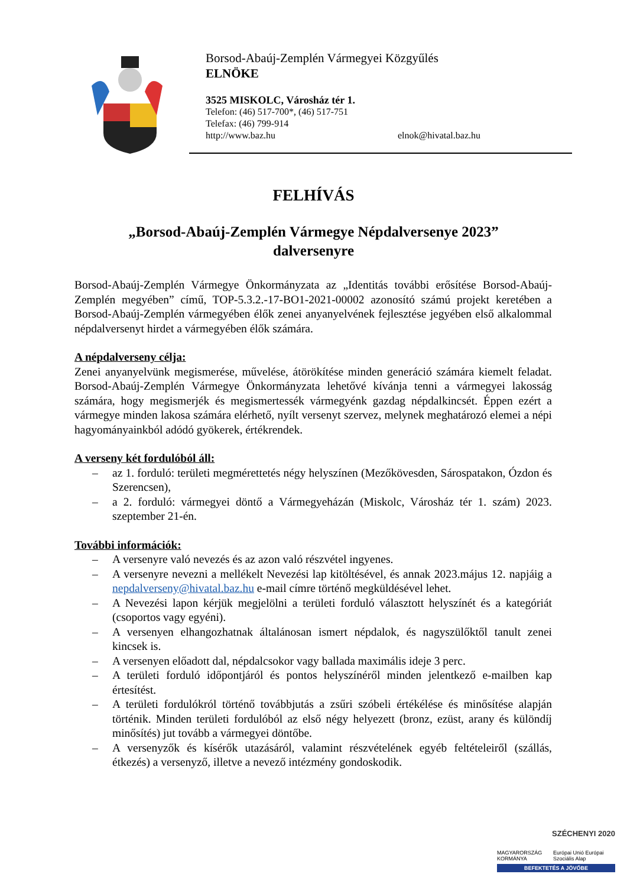Borsod-Abaúj-Zemplén Vármegyei Közgyűlés
ELNÖKE
3525 MISKOLC, Városház tér 1.
Telefon: (46) 517-700*, (46) 517-751
Telefax: (46) 799-914
http://www.baz.hu elnok@hivatal.baz.hu
FELHÍVÁS
„Borsod-Abaúj-Zemplén Vármegye Népdalversenye 2023”
dalversenyre
Borsod-Abaúj-Zemplén Vármegye Önkormányzata az „Identitás további erősítése Borsod-Abaúj-Zemplén megyében” című, TOP-5.3.2.-17-BO1-2021-00002 azonosító számú projekt keretében a Borsod-Abaúj-Zemplén vármegyében élők zenei anyanyelvének fejlesztése jegyében első alkalommal népdalversenyt hirdet a vármegyében élők számára.
A népdalverseny célja:
Zenei anyanyelvünk megismerése, művelése, átörökítése minden generáció számára kiemelt feladat. Borsod-Abaúj-Zemplén Vármegye Önkormányzata lehetővé kívánja tenni a vármegyei lakosság számára, hogy megismerjék és megismertessék vármegyénk gazdag népdalkincsét. Éppen ezért a vármegye minden lakosa számára elérhető, nyílt versenyt szervez, melynek meghatározó elemei a népi hagyományainkból adódó gyökerek, értékrendek.
A verseny két fordulóból áll:
– az 1. forduló: területi megmérettetés négy helyszínen (Mezőkövesden, Sárospatakon, Ózdon és Szerencsen),
– a 2. forduló: vármegyei döntő a Vármegyeházán (Miskolc, Városház tér 1. szám) 2023. szeptember 21-én.
További információk:
– A versenyre való nevezés és az azon való részvétel ingyenes.
– A versenyre nevezni a mellékelt Nevezési lap kitöltésével, és annak 2023.május 12. napjáig a nepdalverseny@hivatal.baz.hu e-mail címre történő megküldésével lehet.
– A Nevezési lapon kérjük megjelölni a területi forduló választott helyszínét és a kategóriát (csoportos vagy egyéni).
– A versenyen elhangozhatnak általánosan ismert népdalok, és nagyszülőktől tanult zenei kincsek is.
– A versenyen előadott dal, népdalcsokor vagy ballada maximális ideje 3 perc.
– A területi forduló időpontjáról és pontos helyszínéről minden jelentkező e-mailben kap értesítést.
– A területi fordulókról történő továbbjutás a zsűri szóbeli értékélése és minősítése alapján történik. Minden területi fordulóból az első négy helyezett (bronz, ezüst, arany és különdíj minősítés) jut tovább a vármegyei döntőbe.
– A versenyzők és kísérők utazásáról, valamint részvételének egyéb feltételeiről (szállás, étkezés) a versenyző, illetve a nevező intézmény gondoskodik.
SZÉCHENYI 2020
MAGYARORSZÁG KORMÁNYA Európai Unió Európai Szociális Alap
BEFEKTETÉS A JÖVŐBE